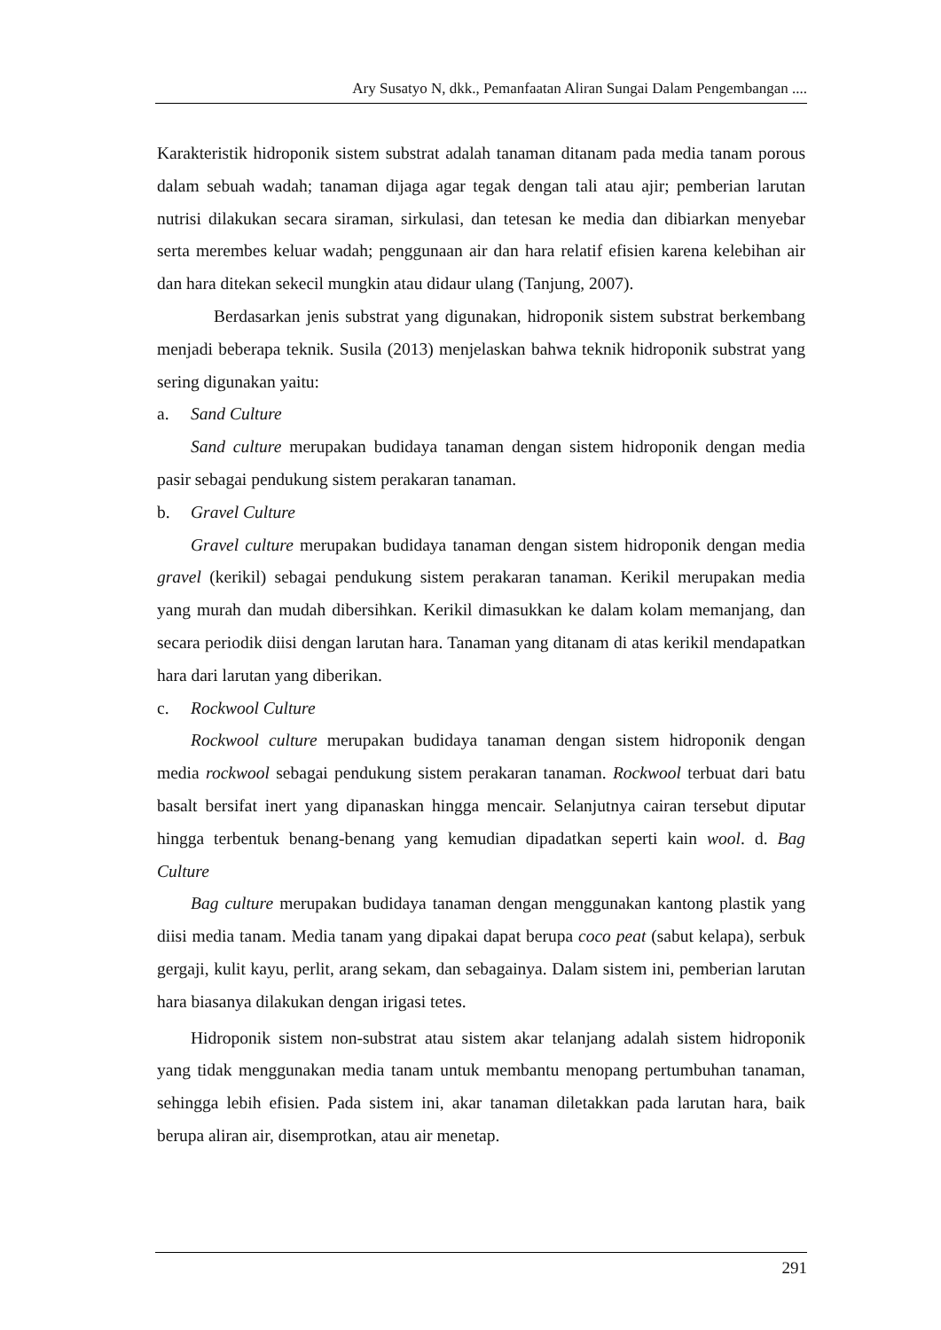Ary Susatyo N, dkk., Pemanfaatan Aliran Sungai Dalam Pengembangan ....
Karakteristik hidroponik sistem substrat adalah tanaman ditanam pada media tanam porous dalam sebuah wadah; tanaman dijaga agar tegak dengan tali atau ajir; pemberian larutan nutrisi dilakukan secara siraman, sirkulasi, dan tetesan ke media dan dibiarkan menyebar serta merembes keluar wadah; penggunaan air dan hara relatif efisien karena kelebihan air dan hara ditekan sekecil mungkin atau didaur ulang (Tanjung, 2007).
Berdasarkan jenis substrat yang digunakan, hidroponik sistem substrat berkembang menjadi beberapa teknik. Susila (2013) menjelaskan bahwa teknik hidroponik substrat yang sering digunakan yaitu:
a. Sand Culture
Sand culture merupakan budidaya tanaman dengan sistem hidroponik dengan media pasir sebagai pendukung sistem perakaran tanaman.
b. Gravel Culture
Gravel culture merupakan budidaya tanaman dengan sistem hidroponik dengan media gravel (kerikil) sebagai pendukung sistem perakaran tanaman. Kerikil merupakan media yang murah dan mudah dibersihkan. Kerikil dimasukkan ke dalam kolam memanjang, dan secara periodik diisi dengan larutan hara. Tanaman yang ditanam di atas kerikil mendapatkan hara dari larutan yang diberikan.
c. Rockwool Culture
Rockwool culture merupakan budidaya tanaman dengan sistem hidroponik dengan media rockwool sebagai pendukung sistem perakaran tanaman. Rockwool terbuat dari batu basalt bersifat inert yang dipanaskan hingga mencair. Selanjutnya cairan tersebut diputar hingga terbentuk benang-benang yang kemudian dipadatkan seperti kain wool. d. Bag Culture
Bag culture merupakan budidaya tanaman dengan menggunakan kantong plastik yang diisi media tanam. Media tanam yang dipakai dapat berupa coco peat (sabut kelapa), serbuk gergaji, kulit kayu, perlit, arang sekam, dan sebagainya. Dalam sistem ini, pemberian larutan hara biasanya dilakukan dengan irigasi tetes.
Hidroponik sistem non-substrat atau sistem akar telanjang adalah sistem hidroponik yang tidak menggunakan media tanam untuk membantu menopang pertumbuhan tanaman, sehingga lebih efisien. Pada sistem ini, akar tanaman diletakkan pada larutan hara, baik berupa aliran air, disemprotkan, atau air menetap.
291